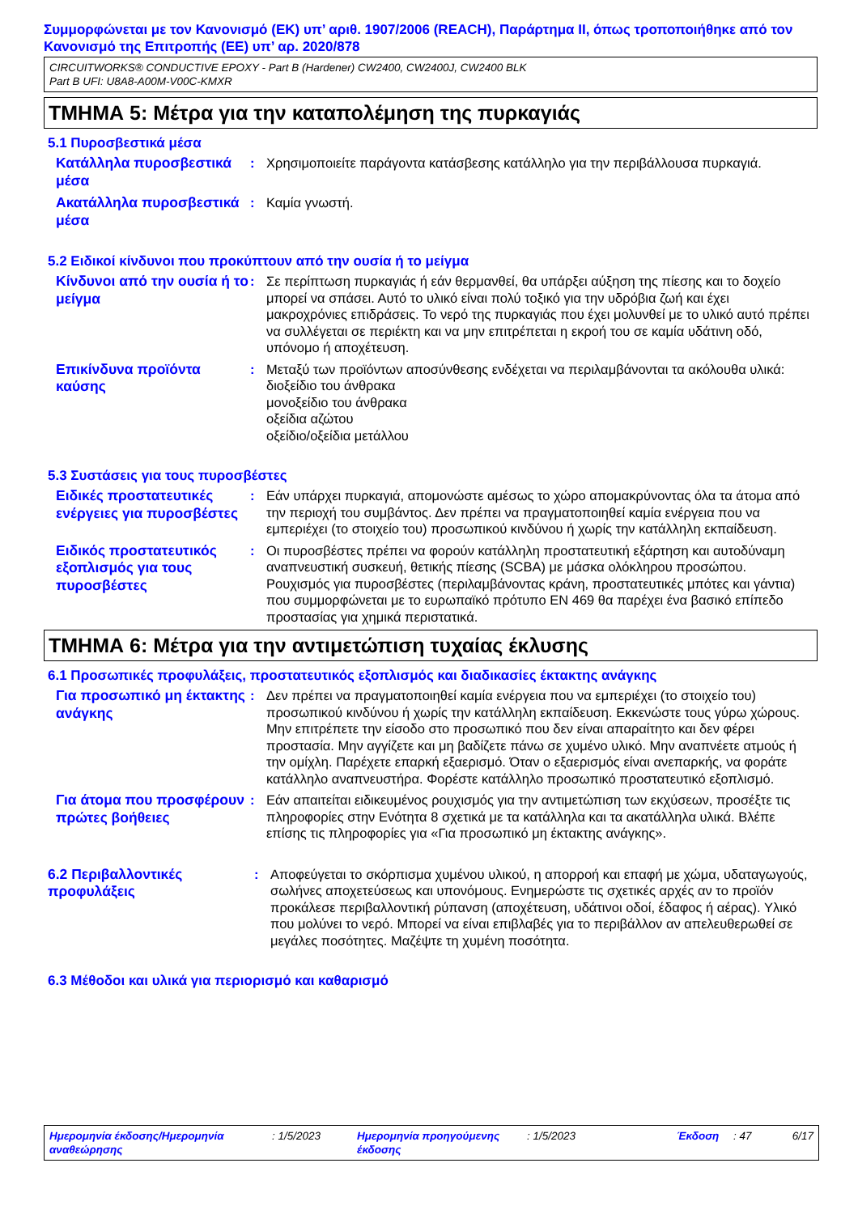Συμμορφώνεται με τον Κανονισμό (ΕΚ) υπ’ αριθ. 1907/2006 (REACH), Παράρτημα II, όπως τροποποιήθηκε από τον Κανονισμό της Επιτροπής (ΕΕ) υπ’ αρ. 2020/878
CIRCUITWORKS® CONDUCTIVE EPOXY - Part B (Hardener) CW2400, CW2400J, CW2400 BLK
Part B UFI: U8A8-A00M-V00C-KMXR
ΤΜΗΜΑ 5: Μέτρα για την καταπολέμηση της πυρκαγιάς
5.1 Πυροσβεστικά μέσα
Κατάλληλα πυροσβεστικά μέσα
: Χρησιμοποιείτε παράγοντα κατάσβεσης κατάλληλο για την περιβάλλουσα πυρκαγιά.
Ακατάλληλα πυροσβεστικά μέσα
: Καμία γνωστή.
5.2 Ειδικοί κίνδυνοι που προκύπτουν από την ουσία ή το μείγμα
Κίνδυνοι από την ουσία ή το μείγμα
: Σε περίπτωση πυρκαγιάς ή εάν θερμανθεί, θα υπάρξει αύξηση της πίεσης και το δοχείο μπορεί να σπάσει. Αυτό το υλικό είναι πολύ τοξικό για την υδρόβια ζωή και έχει μακροχρόνιες επιδράσεις. Το νερό της πυρκαγιάς που έχει μολυνθεί με το υλικό αυτό πρέπει να συλλέγεται σε περιέκτη και να μην επιτρέπεται η εκροή του σε καμία υδάτινη οδό, υπόνομο ή αποχέτευση.
Επικίνδυνα προϊόντα καύσης
: Μεταξύ των προϊόντων αποσύνθεσης ενδέχεται να περιλαμβάνονται τα ακόλουθα υλικά:
διοξείδιο του άνθρακα
μονοξείδιο του άνθρακα
οξείδια αζώτου
οξείδιο/οξείδια μετάλλου
5.3 Συστάσεις για τους πυροσβέστες
Ειδικές προστατευτικές ενέργειες για πυροσβέστες
: Εάν υπάρχει πυρκαγιά, απομονώστε αμέσως το χώρο απομακρύνοντας όλα τα άτομα από την περιοχή του συμβάντος. Δεν πρέπει να πραγματοποιηθεί καμία ενέργεια που να εμπεριέχει (το στοιχείο του) προσωπικού κινδύνου ή χωρίς την κατάλληλη εκπαίδευση.
Ειδικός προστατευτικός εξοπλισμός για τους πυροσβέστες
: Οι πυροσβέστες πρέπει να φορούν κατάλληλη προστατευτική εξάρτηση και αυτοδύναμη αναπνευστική συσκευή, θετικής πίεσης (SCBA) με μάσκα ολόκληρου προσώπου. Ρουχισμός για πυροσβέστες (περιλαμβάνοντας κράνη, προστατευτικές μπότες και γάντια) που συμμορφώνεται με το ευρωπαϊκό πρότυπο EN 469 θα παρέχει ένα βασικό επίπεδο προστασίας για χημικά περιστατικά.
ΤΜΗΜΑ 6: Μέτρα για την αντιμετώπιση τυχαίας έκλυσης
6.1 Προσωπικές προφυλάξεις, προστατευτικός εξοπλισμός και διαδικασίες έκτακτης ανάγκης
Για προσωπικό μη έκτακτης ανάγκης
: Δεν πρέπει να πραγματοποιηθεί καμία ενέργεια που να εμπεριέχει (το στοιχείο του) προσωπικού κινδύνου ή χωρίς την κατάλληλη εκπαίδευση. Εκκενώστε τους γύρω χώρους. Μην επιτρέπετε την είσοδο στο προσωπικό που δεν είναι απαραίτητο και δεν φέρει προστασία. Μην αγγίζετε και μη βαδίζετε πάνω σε χυμένο υλικό. Μην αναπνέετε ατμούς ή την ομίχλη. Παρέχετε επαρκή εξαερισμό. Όταν ο εξαερισμός είναι ανεπαρκής, να φοράτε κατάλληλο αναπνευστήρα. Φορέστε κατάλληλο προσωπικό προστατευτικό εξοπλισμό.
Για άτομα που προσφέρουν πρώτες βοήθειες
: Εάν απαιτείται ειδικευμένος ρουχισμός για την αντιμετώπιση των εκχύσεων, προσέξτε τις πληροφορίες στην Ενότητα 8 σχετικά με τα κατάλληλα και τα ακατάλληλα υλικά. Βλέπε επίσης τις πληροφορίες για «Για προσωπικό μη έκτακτης ανάγκης».
6.2 Περιβαλλοντικές προφυλάξεις
: Αποφεύγεται το σκόρπισμα χυμένου υλικού, η απορροή και επαφή με χώμα, υδαταγωγούς, σωλήνες αποχετεύσεως και υπονόμους. Ενημερώστε τις σχετικές αρχές αν το προϊόν προκάλεσε περιβαλλοντική ρύπανση (αποχέτευση, υδάτινοι οδοί, έδαφος ή αέρας). Υλικό που μολύνει το νερό. Μπορεί να είναι επιβλαβές για το περιβάλλον αν απελευθερωθεί σε μεγάλες ποσότητες. Μαζέψτε τη χυμένη ποσότητα.
6.3 Μέθοδοι και υλικά για περιορισμό και καθαρισμό
Ημερομηνία έκδοσης/Ημερομηνία αναθεώρησης
: 1/5/2023 Ημερομηνία προηγούμενης έκδοσης
: 1/5/2023 Έκδοση : 47 6/17